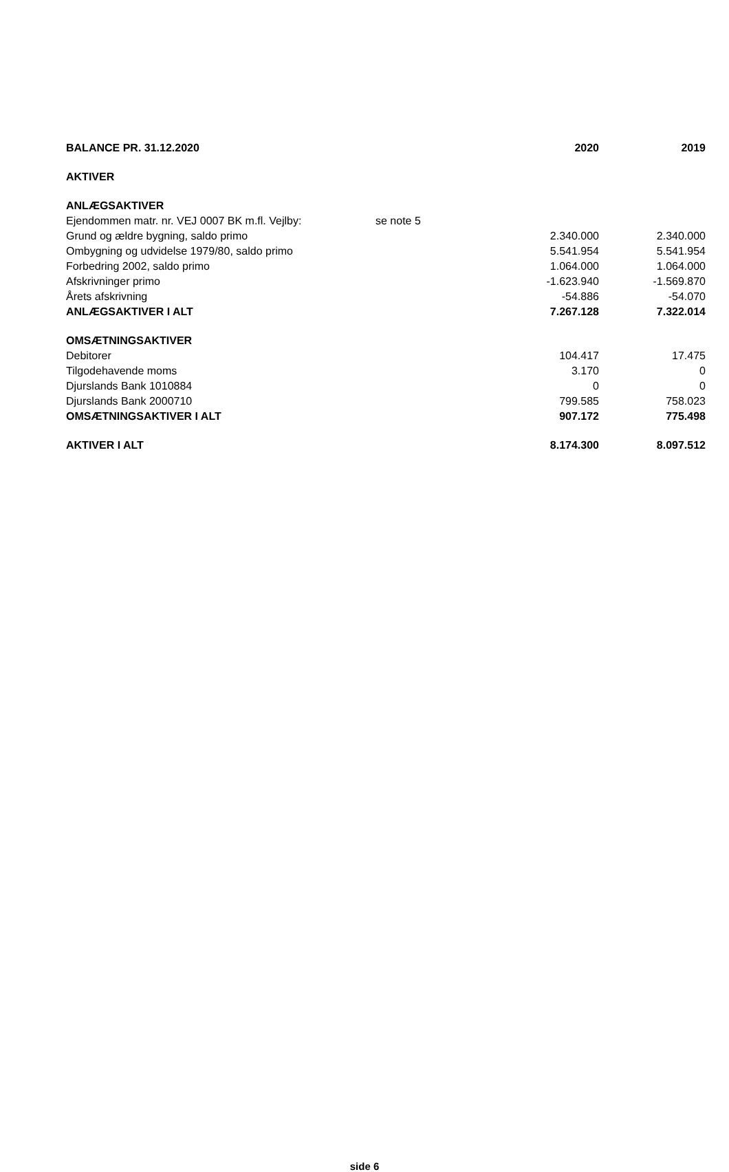| BALANCE PR. 31.12.2020 | | 2020 | 2019 |
| AKTIVER | | | |
| ANLÆGSAKTIVER | | | |
| Ejendommen matr. nr. VEJ 0007 BK m.fl. Vejlby: | se note 5 | | |
| Grund og ældre bygning, saldo primo | | 2.340.000 | 2.340.000 |
| Ombygning og udvidelse 1979/80, saldo primo | | 5.541.954 | 5.541.954 |
| Forbedring 2002, saldo primo | | 1.064.000 | 1.064.000 |
| Afskrivninger primo | | -1.623.940 | -1.569.870 |
| Årets afskrivning | | -54.886 | -54.070 |
| ANLÆGSAKTIVER I ALT | | 7.267.128 | 7.322.014 |
| OMSÆTNINGSAKTIVER | | | |
| Debitorer | | 104.417 | 17.475 |
| Tilgodehavende moms | | 3.170 | 0 |
| Djurslands Bank 1010884 | | 0 | 0 |
| Djurslands Bank 2000710 | | 799.585 | 758.023 |
| OMSÆTNINGSAKTIVER I ALT | | 907.172 | 775.498 |
| AKTIVER I ALT | | 8.174.300 | 8.097.512 |
side 6